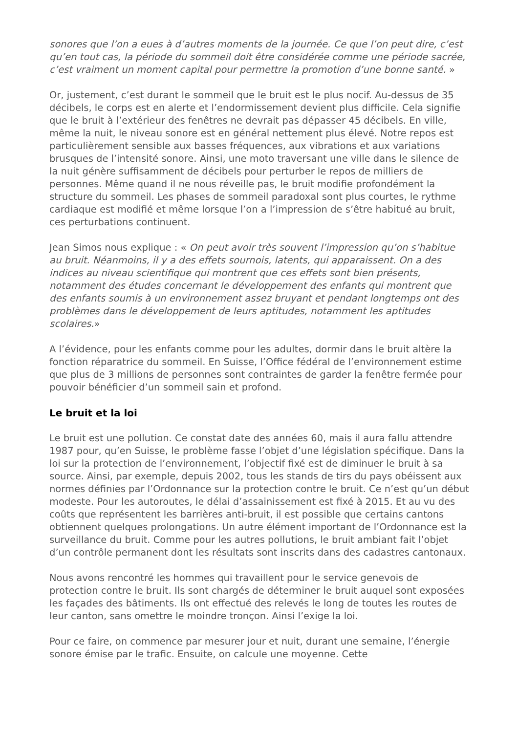sonores que l’on a eues à d’autres moments de la journée. Ce que l’on peut dire, c’est qu’en tout cas, la période du sommeil doit être considérée comme une période sacrée, c’est vraiment un moment capital pour permettre la promotion d’une bonne santé. »
Or, justement, c’est durant le sommeil que le bruit est le plus nocif. Au-dessus de 35 décibels, le corps est en alerte et l’endormissement devient plus difficile. Cela signifie que le bruit à l’extérieur des fenêtres ne devrait pas dépasser 45 décibels. En ville, même la nuit, le niveau sonore est en général nettement plus élevé. Notre repos est particulièrement sensible aux basses fréquences, aux vibrations et aux variations brusques de l’intensité sonore. Ainsi, une moto traversant une ville dans le silence de la nuit génère suffisamment de décibels pour perturber le repos de milliers de personnes. Même quand il ne nous réveille pas, le bruit modifie profondément la structure du sommeil. Les phases de sommeil paradoxal sont plus courtes, le rythme cardiaque est modifié et même lorsque l’on a l’impression de s’être habitué au bruit, ces perturbations continuent.
Jean Simos nous explique : « On peut avoir très souvent l’impression qu’on s’habitue au bruit. Néanmoins, il y a des effets sournois, latents, qui apparaissent. On a des indices au niveau scientifique qui montrent que ces effets sont bien présents, notamment des études concernant le développement des enfants qui montrent que des enfants soumis à un environnement assez bruyant et pendant longtemps ont des problèmes dans le développement de leurs aptitudes, notamment les aptitudes scolaires.»
A l’évidence, pour les enfants comme pour les adultes, dormir dans le bruit altère la fonction réparatrice du sommeil. En Suisse, l’Office fédéral de l’environnement estime que plus de 3 millions de personnes sont contraintes de garder la fenêtre fermée pour pouvoir bénéficier d’un sommeil sain et profond.
Le bruit et la loi
Le bruit est une pollution. Ce constat date des années 60, mais il aura fallu attendre 1987 pour, qu’en Suisse, le problème fasse l’objet d’une législation spécifique. Dans la loi sur la protection de l’environnement, l’objectif fixé est de diminuer le bruit à sa source. Ainsi, par exemple, depuis 2002, tous les stands de tirs du pays obéissent aux normes définies par l’Ordonnance sur la protection contre le bruit. Ce n’est qu’un début modeste. Pour les autoroutes, le délai d’assainissement est fixé à 2015. Et au vu des coûts que représentent les barrières anti-bruit, il est possible que certains cantons obtiennent quelques prolongations. Un autre élément important de l’Ordonnance est la surveillance du bruit. Comme pour les autres pollutions, le bruit ambiant fait l’objet d’un contrôle permanent dont les résultats sont inscrits dans des cadastres cantonaux.
Nous avons rencontré les hommes qui travaillent pour le service genevois de protection contre le bruit. Ils sont chargés de déterminer le bruit auquel sont exposées les façades des bâtiments. Ils ont effectué des relevés le long de toutes les routes de leur canton, sans omettre le moindre tronçon. Ainsi l’exige la loi.
Pour ce faire, on commence par mesurer jour et nuit, durant une semaine, l’énergie sonore émise par le trafic. Ensuite, on calcule une moyenne. Cette